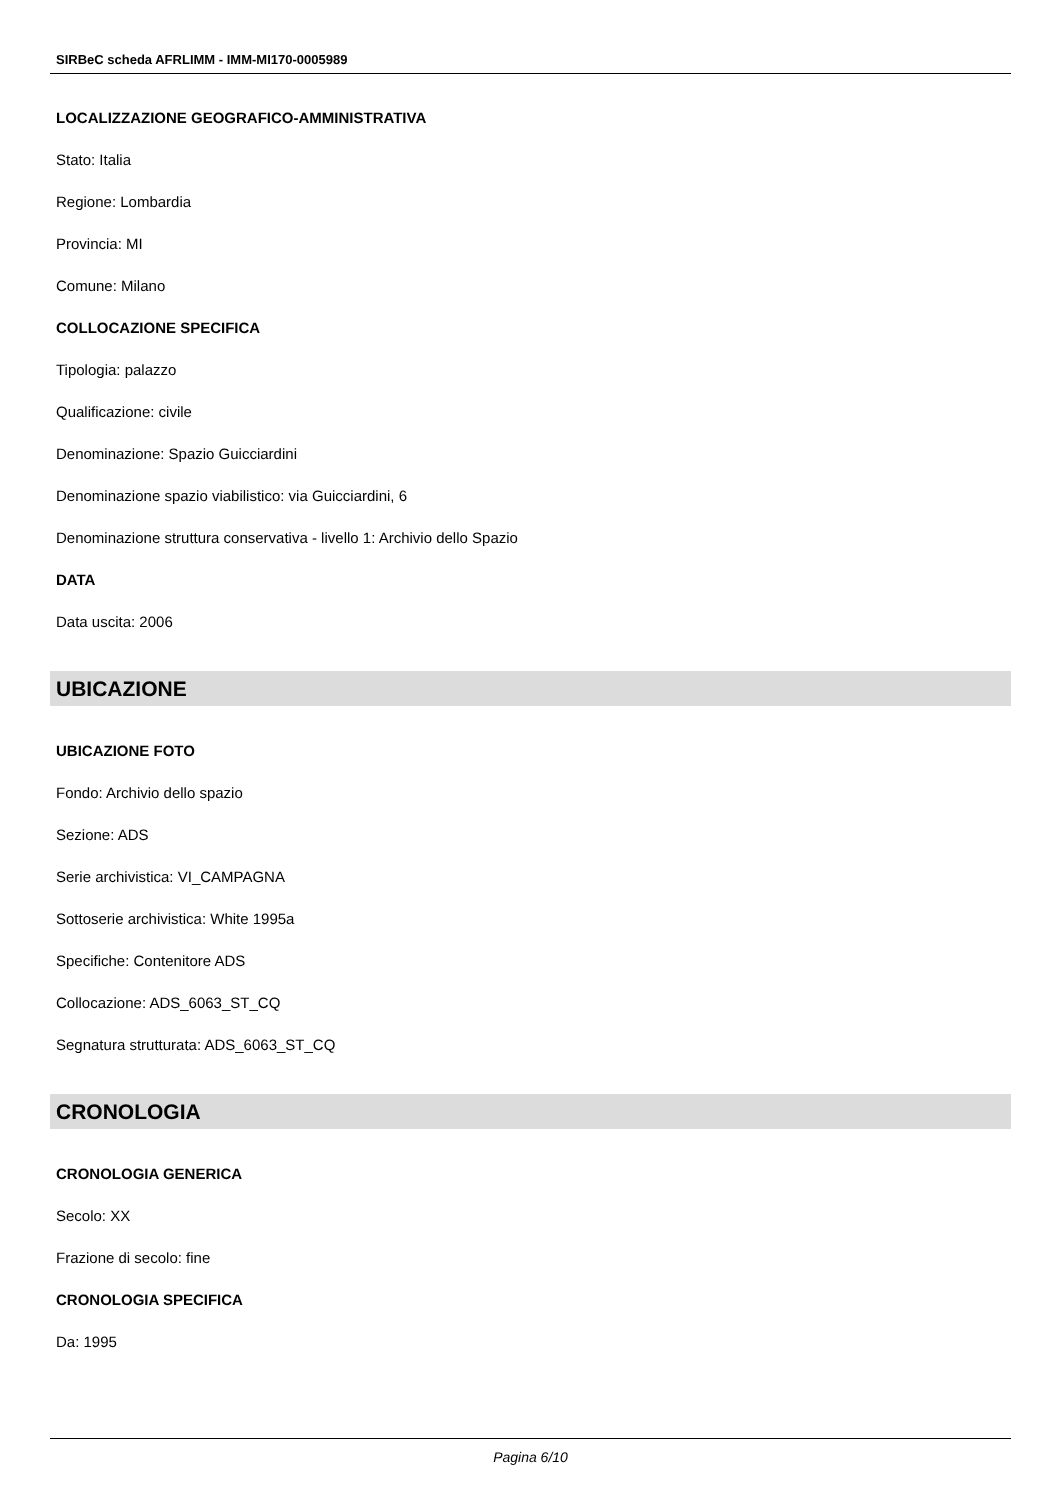SIRBeC scheda AFRLIMM - IMM-MI170-0005989
LOCALIZZAZIONE GEOGRAFICO-AMMINISTRATIVA
Stato: Italia
Regione: Lombardia
Provincia: MI
Comune: Milano
COLLOCAZIONE SPECIFICA
Tipologia: palazzo
Qualificazione: civile
Denominazione: Spazio Guicciardini
Denominazione spazio viabilistico: via Guicciardini, 6
Denominazione struttura conservativa - livello 1: Archivio dello Spazio
DATA
Data uscita: 2006
UBICAZIONE
UBICAZIONE FOTO
Fondo: Archivio dello spazio
Sezione: ADS
Serie archivistica: VI_CAMPAGNA
Sottoserie archivistica: White 1995a
Specifiche: Contenitore ADS
Collocazione: ADS_6063_ST_CQ
Segnatura strutturata: ADS_6063_ST_CQ
CRONOLOGIA
CRONOLOGIA GENERICA
Secolo: XX
Frazione di secolo: fine
CRONOLOGIA SPECIFICA
Da: 1995
Pagina 6/10